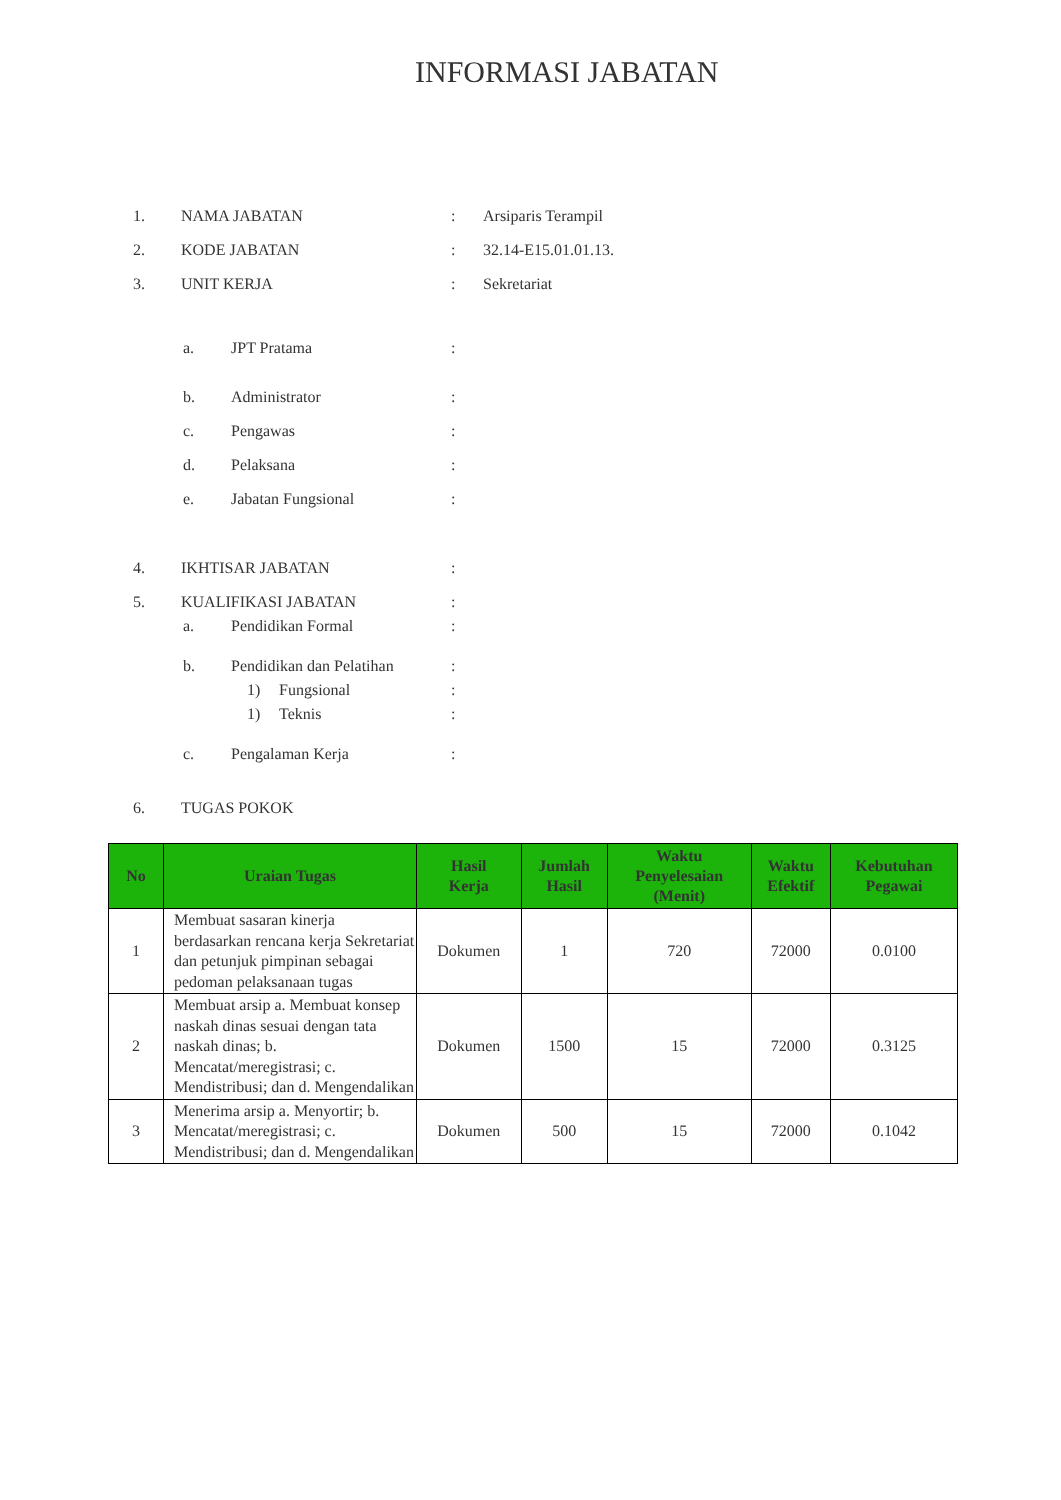INFORMASI JABATAN
1. NAMA JABATAN : Arsiparis Terampil
2. KODE JABATAN : 32.14-E15.01.01.13.
3. UNIT KERJA : Sekretariat
a. JPT Pratama :
b. Administrator :
c. Pengawas :
d. Pelaksana :
e. Jabatan Fungsional :
4. IKHTISAR JABATAN :
5. KUALIFIKASI JABATAN :
a. Pendidikan Formal :
b.
Pendidikan dan Pelatihan
:
1) Fungsional :
1) Teknis :
c. Pengalaman Kerja :
6. TUGAS POKOK
| No | Uraian Tugas | Hasil Kerja | Jumlah Hasil | Waktu Penyelesaian (Menit) | Waktu Efektif | Kebutuhan Pegawai |
| --- | --- | --- | --- | --- | --- | --- |
| 1 | Membuat sasaran kinerja berdasarkan rencana kerja Sekretariat dan petunjuk pimpinan sebagai pedoman pelaksanaan tugas | Dokumen | 1 | 720 | 72000 | 0.0100 |
| 2 | Membuat arsip a. Membuat konsep naskah dinas sesuai dengan tata naskah dinas; b. Mencatat/meregistrasi; c. Mendistribusi; dan d. Mengendalikan | Dokumen | 1500 | 15 | 72000 | 0.3125 |
| 3 | Menerima arsip a. Menyortir; b. Mencatat/meregistrasi; c. Mendistribusi; dan d. Mengendalikan | Dokumen | 500 | 15 | 72000 | 0.1042 |